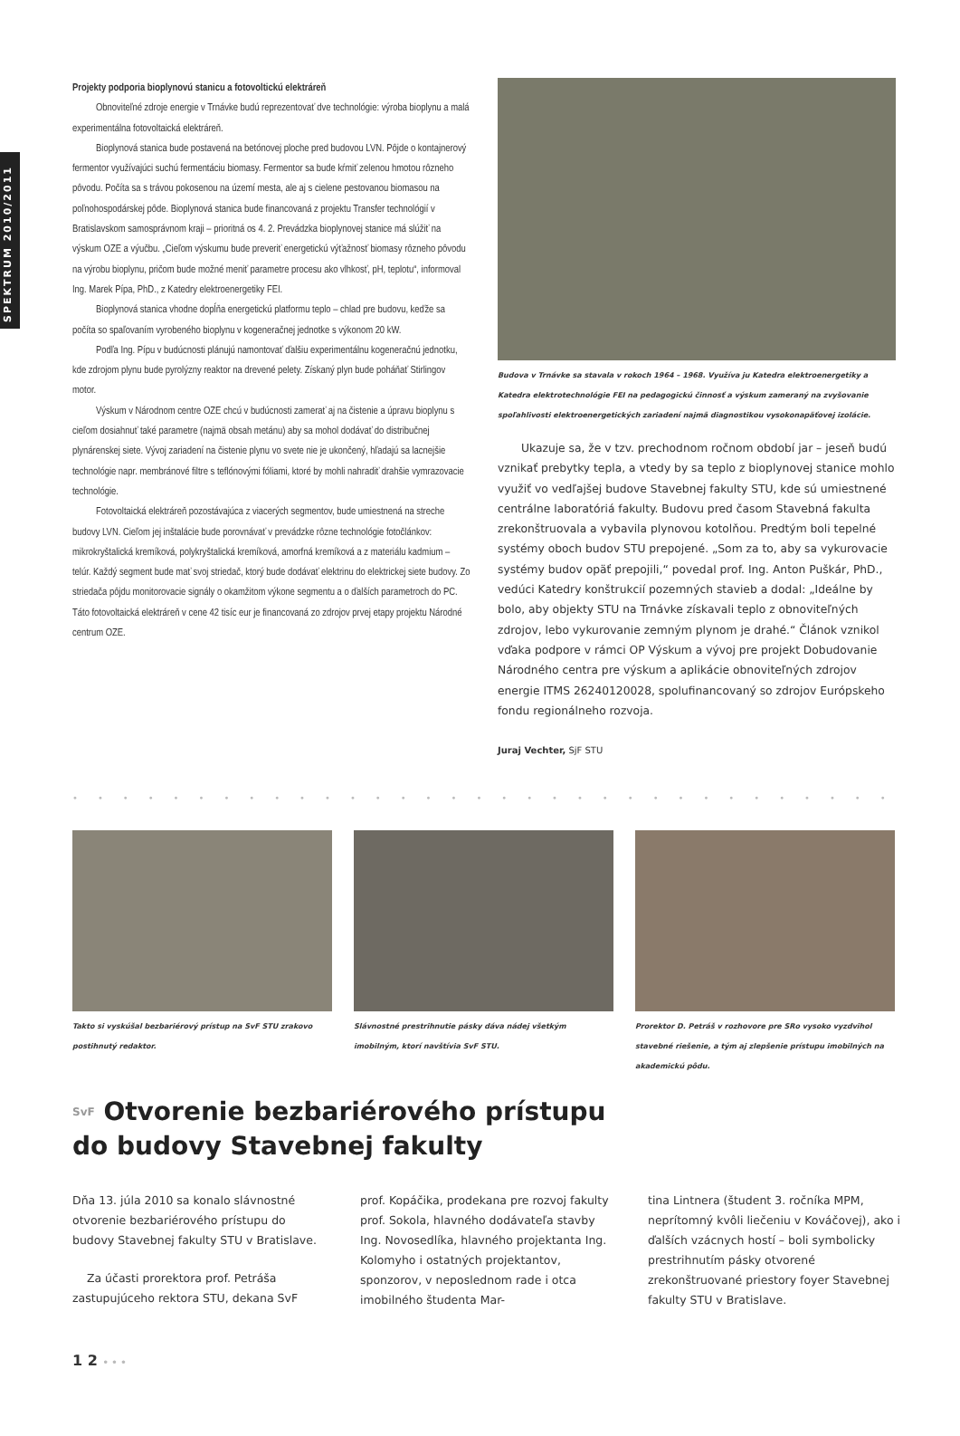SPEKTRUM 2010/2011
Projekty podporia bioplynovú stanicu a fotovoltickú elektráreň
Obnoviteľné zdroje energie v Trnávke budú reprezentovať dve technológie: výroba bioplynu a malá experimentálna fotovoltaická elektráreň.
Bioplynová stanica bude postavená na betónovej ploche pred budovou LVN. Pôjde o kontajnerový fermentor využívajúci suchú fermentáciu biomasy. Fermentor sa bude kŕmiť zelenou hmotou rôzneho pôvodu. Počíta sa s trávou pokosenou na území mesta, ale aj s cielene pestovanou biomasou na poľnohospodárskej pôde. Bioplynová stanica bude financovaná z projektu Transfer technológií v Bratislavskom samosprávnom kraji – prioritná os 4. 2. Prevádzka bioplynovej stanice má slúžiť na výskum OZE a výučbu. „Cieľom výskumu bude preveriť energetickú výťažnosť biomasy rôzneho pôvodu na výrobu bioplynu, pričom bude možné meniť parametre procesu ako vlhkosť, pH, teplotu“, informoval Ing. Marek Pípa, PhD., z Katedry elektroenergetiky FEI.
Bioplynová stanica vhodne dopĺňa energetickú platformu teplo – chlad pre budovu, keďže sa počíta so spaľovaním vyrobeného bioplynu v kogeneračnej jednotke s výkonom 20 kW.
Podľa Ing. Pípu v budúcnosti plánujú namontovať ďalšiu experimentálnu kogeneračnú jednotku, kde zdrojom plynu bude pyrolýzny reaktor na drevené pelety. Získaný plyn bude poháňať Stirlingov motor.
Výskum v Národnom centre OZE chcú v budúcnosti zamerať aj na čistenie a úpravu bioplynu s cieľom dosiahnuť také parametre (najmä obsah metánu) aby sa mohol dodávať do distribučnej plynárenskej siete. Vývoj zariadení na čistenie plynu vo svete nie je ukončený, hľadajú sa lacnejšie technológie napr. membránové filtre s teflónovými fóliami, ktoré by mohli nahradiť drahšie vymrazovacie technológie.
Fotovoltaická elektráreň pozostávajúca z viacerých segmentov, bude umiestnená na streche budovy LVN. Cieľom jej inštalácie bude porovnávať v prevádzke rôzne technológie fotočlánkov: mikrokryštalická kremíková, polykryštalická kremíková, amorfná kremíková a z materiálu kadmium – telúr. Každý segment bude mať svoj striedač, ktorý bude dodávať elektrinu do elektrickej siete budovy. Zo striedača pôjdu monitorovacie signály o okamžitom výkone segmentu a o ďalších parametroch do PC. Táto fotovoltaická elektráreň v cene 42 tisíc eur je financovaná zo zdrojov prvej etapy projektu Národné centrum OZE.
Budova v Trnávke sa stavala v rokoch 1964 – 1968. Využíva ju Katedra elektroenergetiky a Katedra elektrotechnológie FEI na pedagogickú činnosť a výskum zameraný na zvyšovanie spoľahlivosti elektroenergetických zariadení najmä diagnostikou vysokonapäťovej izolácie.
Ukazuje sa, že v tzv. prechodnom ročnom období jar – jeseň budú vznikať prebytky tepla, a vtedy by sa teplo z bioplynovej stanice mohlo využiť vo vedľajšej budove Stavebnej fakulty STU, kde sú umiestnené centrálne laboratóriá fakulty. Budovu pred časom Stavebná fakulta zrekonštruovala a vybavila plynovou kotolňou. Predtým boli tepelné systémy oboch budov STU prepojené. „Som za to, aby sa vykurovacie systémy budov opäť prepojili,“ povedal prof. Ing. Anton Puškár, PhD., vedúci Katedry konštrukcií pozemných stavieb a dodal: „Ideálne by bolo, aby objekty STU na Trnávke získavali teplo z obnoviteľných zdrojov, lebo vykurovanie zemným plynom je drahé.“ Článok vznikol vďaka podpore v rámci OP Výskum a vývoj pre projekt Dobudovanie Národného centra pre výskum a aplikácie obnoviteľných zdrojov energie ITMS 26240120028, spolufinancovaný so zdrojov Európskeho fondu regionálneho rozvoja.
Juraj Vechter, SjF STU
••••••••••••••••••••••••••••••••••••
Takto si vyskúšal bezbariérový prístup na SvF STU zrakovo postihnutý redaktor.
Slávnostné prestrihnutie pásky dáva nádej všetkým imobilným, ktorí navštívia SvF STU.
Prorektor D. Petráš v rozhovore pre SRo vysoko vyzdvihol stavebné riešenie, a tým aj zlepšenie prístupu imobilných na akademickú pôdu.
SvF Otvorenie bezbariérového prístupu
do budovy Stavebnej fakulty
Dňa 13. júla 2010 sa konalo slávnostné otvorenie bezbariérového prístupu do budovy Stavebnej fakulty STU v Bratislave.
Za účasti prorektora prof. Petráša zastupujúceho rektora STU, dekana SvF
prof. Kopáčika, prodekana pre rozvoj fakulty prof. Sokola, hlavného dodávateľa stavby Ing. Novosedlíka, hlavného projektanta Ing. Kolomyho i ostatných projektantov, sponzorov, v neposlednom rade i otca imobilného študenta Mar-
tina Lintnera (študent 3. ročníka MPM, neprítomný kvôli liečeniu v Kováčovej), ako i ďalších vzácnych hostí – boli symbolicky prestrihnutím pásky otvorené zrekonštruované priestory foyer Stavebnej fakulty STU v Bratislave.
1 2 • • •